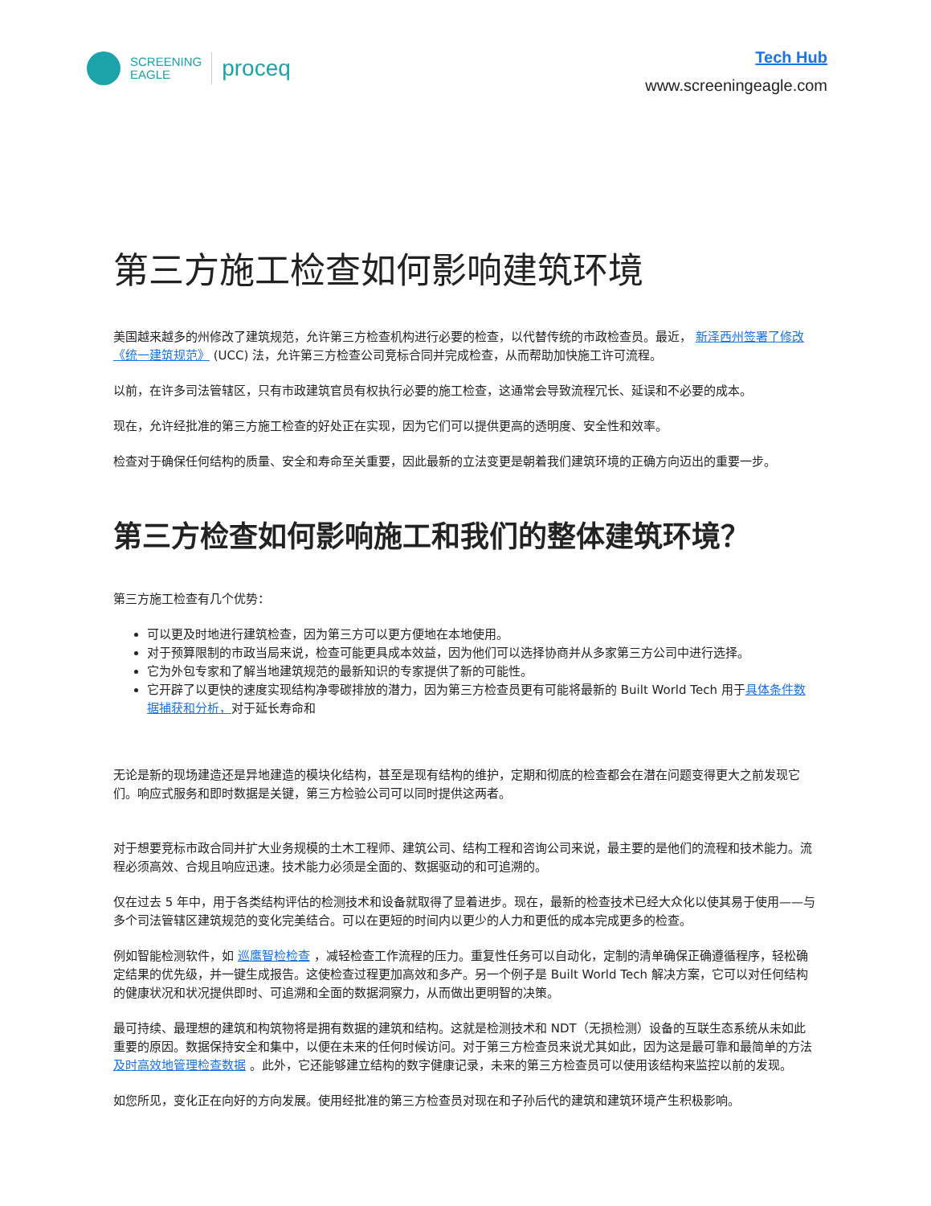SCREENING
EAGLE
proceq
Tech Hub
www.screeningeagle.com
第三方施工检查如何影响建筑环境
美国越来越多的州修改了建筑规范，允许第三方检查机构进行必要的检查，以代替传统的市政检查员。最近， 新泽西州签署了修改《统一建筑规范》 (UCC) 法，允许第三方检查公司竞标合同并完成检查，从而帮助加快施工许可流程。
以前，在许多司法管辖区，只有市政建筑官员有权执行必要的施工检查，这通常会导致流程冗长、延误和不必要的成本。
现在，允许经批准的第三方施工检查的好处正在实现，因为它们可以提供更高的透明度、安全性和效率。
检查对于确保任何结构的质量、安全和寿命至关重要，因此最新的立法变更是朝着我们建筑环境的正确方向迈出的重要一步。
第三方检查如何影响施工和我们的整体建筑环境？
第三方施工检查有几个优势：
可以更及时地进行建筑检查，因为第三方可以更方便地在本地使用。
对于预算限制的市政当局来说，检查可能更具成本效益，因为他们可以选择协商并从多家第三方公司中进行选择。
它为外包专家和了解当地建筑规范的最新知识的专家提供了新的可能性。
它开辟了以更快的速度实现结构净零碳排放的潜力，因为第三方检查员更有可能将最新的 Built World Tech 用于具体条件数据捕获和分析，对于延长寿命和
无论是新的现场建造还是异地建造的模块化结构，甚至是现有结构的维护，定期和彻底的检查都会在潜在问题变得更大之前发现它们。响应式服务和即时数据是关键，第三方检验公司可以同时提供这两者。
对于想要竞标市政合同并扩大业务规模的土木工程师、建筑公司、结构工程和咨询公司来说，最主要的是他们的流程和技术能力。流程必须高效、合规且响应迅速。技术能力必须是全面的、数据驱动的和可追溯的。
仅在过去 5 年中，用于各类结构评估的检测技术和设备就取得了显着进步。现在，最新的检查技术已经大众化以使其易于使用——与多个司法管辖区建筑规范的变化完美结合。可以在更短的时间内以更少的人力和更低的成本完成更多的检查。
例如智能检测软件，如 巡鹰智检检查 ，减轻检查工作流程的压力。重复性任务可以自动化，定制的清单确保正确遵循程序，轻松确定结果的优先级，并一键生成报告。这使检查过程更加高效和多产。另一个例子是 Built World Tech 解决方案，它可以对任何结构的健康状况和状况提供即时、可追溯和全面的数据洞察力，从而做出更明智的决策。
最可持续、最理想的建筑和构筑物将是拥有数据的建筑和结构。这就是检测技术和 NDT（无损检测）设备的互联生态系统从未如此重要的原因。数据保持安全和集中，以便在未来的任何时候访问。对于第三方检查员来说尤其如此，因为这是最可靠和最简单的方法及时高效地管理检查数据 。此外，它还能够建立结构的数字健康记录，未来的第三方检查员可以使用该结构来监控以前的发现。
如您所见，变化正在向好的方向发展。使用经批准的第三方检查员对现在和子孙后代的建筑和建筑环境产生积极影响。